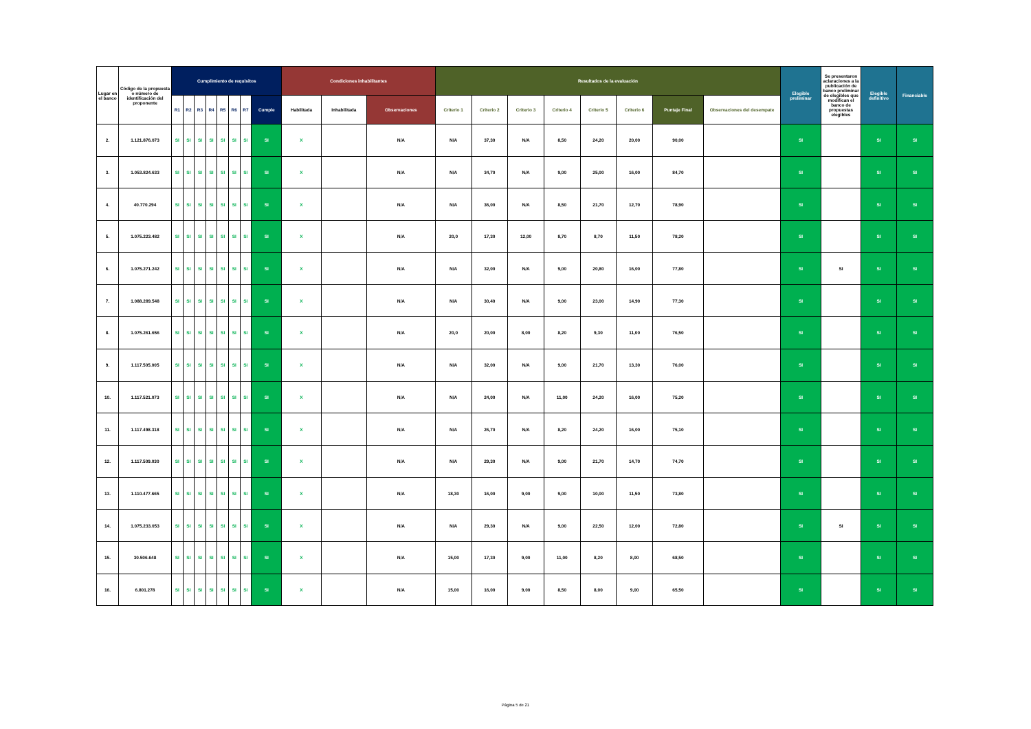| Lugar en el banco | Código de la propuesta o número de identificación del proponente | Cumplimiento de requisitos | | | | | | | | Condiciones inhabilitantes | | | Resultados de la evaluación | | | | | | | | Elegible preliminar | Se presentaron aclaraciones a la publicación de banco preliminar de elegibles que modifican el banco de propuestas elegibles | Elegible definitivo | Financiable |
| --- | --- | --- | --- | --- | --- | --- | --- | --- | --- | --- | --- | --- | --- | --- | --- | --- | --- | --- | --- | --- | --- | --- | --- | --- |
| | | R1 | R2 | R3 | R4 | R5 | R6 | R7 | Cumple | Habilitada | Inhabilitada | Observaciones | Criterio 1 | Criterio 2 | Criterio 3 | Criterio 4 | Criterio 5 | Criterio 6 | Puntaje Final | Observaciones del desempate | | | | |
| 2. | 1.121.876.073 | SI | SI | SI | SI | SI | SI | SI | SI | X | | N/A | N/A | 37,30 | N/A | 8,50 | 24,20 | 20,00 | 90,00 | | SI | | SI | SI |
| 3. | 1.053.824.633 | SI | SI | SI | SI | SI | SI | SI | SI | X | | N/A | N/A | 34,70 | N/A | 9,00 | 25,00 | 16,00 | 84,70 | | SI | | SI | SI |
| 4. | 40.770.294 | SI | SI | SI | SI | SI | SI | SI | SI | X | | N/A | N/A | 36,00 | N/A | 8,50 | 21,70 | 12,70 | 78,90 | | SI | | SI | SI |
| 5. | 1.075.223.482 | SI | SI | SI | SI | SI | SI | SI | SI | X | | N/A | 20,0 | 17,30 | 12,00 | 8,70 | 8,70 | 11,50 | 78,20 | | SI | | SI | SI |
| 6. | 1.075.271.242 | SI | SI | SI | SI | SI | SI | SI | SI | X | | N/A | N/A | 32,00 | N/A | 9,00 | 20,80 | 16,00 | 77,80 | | SI | SI | SI | SI |
| 7. | 1.088.289.548 | SI | SI | SI | SI | SI | SI | SI | SI | X | | N/A | N/A | 30,40 | N/A | 9,00 | 23,00 | 14,90 | 77,30 | | SI | | SI | SI |
| 8. | 1.075.261.656 | SI | SI | SI | SI | SI | SI | SI | SI | X | | N/A | 20,0 | 20,00 | 8,00 | 8,20 | 9,30 | 11,00 | 76,50 | | SI | | SI | SI |
| 9. | 1.117.505.005 | SI | SI | SI | SI | SI | SI | SI | SI | X | | N/A | N/A | 32,00 | N/A | 9,00 | 21,70 | 13,30 | 76,00 | | SI | | SI | SI |
| 10. | 1.117.521.073 | SI | SI | SI | SI | SI | SI | SI | SI | X | | N/A | N/A | 24,00 | N/A | 11,00 | 24,20 | 16,00 | 75,20 | | SI | | SI | SI |
| 11. | 1.117.498.318 | SI | SI | SI | SI | SI | SI | SI | SI | X | | N/A | N/A | 26,70 | N/A | 8,20 | 24,20 | 16,00 | 75,10 | | SI | | SI | SI |
| 12. | 1.117.509.030 | SI | SI | SI | SI | SI | SI | SI | SI | X | | N/A | N/A | 29,30 | N/A | 9,00 | 21,70 | 14,70 | 74,70 | | SI | | SI | SI |
| 13. | 1.110.477.665 | SI | SI | SI | SI | SI | SI | SI | SI | X | | N/A | 18,30 | 16,00 | 9,00 | 9,00 | 10,00 | 11,50 | 73,80 | | SI | | SI | SI |
| 14. | 1.075.233.053 | SI | SI | SI | SI | SI | SI | SI | SI | X | | N/A | N/A | 29,30 | N/A | 9,00 | 22,50 | 12,00 | 72,80 | | SI | SI | SI | SI |
| 15. | 30.506.648 | SI | SI | SI | SI | SI | SI | SI | SI | X | | N/A | 15,00 | 17,30 | 9,00 | 11,00 | 8,20 | 8,00 | 68,50 | | SI | | SI | SI |
| 16. | 6.801.278 | SI | SI | SI | SI | SI | SI | SI | SI | X | | N/A | 15,00 | 16,00 | 9,00 | 8,50 | 8,00 | 9,00 | 65,50 | | SI | | SI | SI |
Página 5 de 21